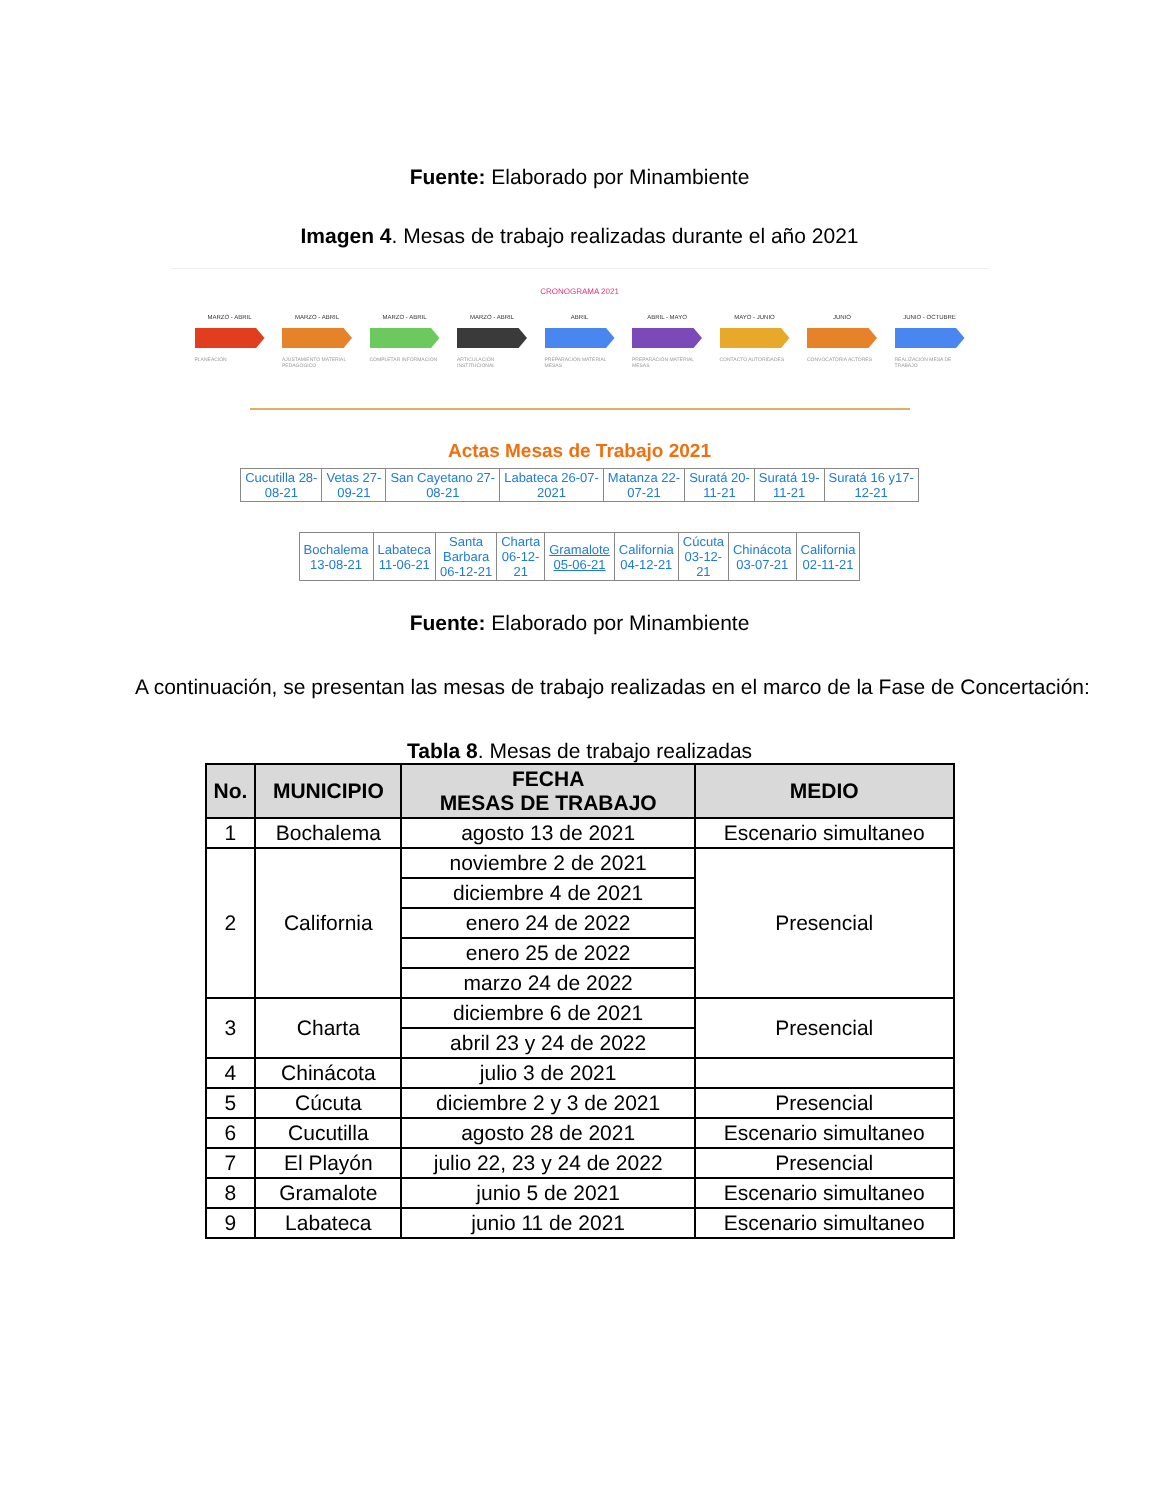Fuente: Elaborado por Minambiente
Imagen 4. Mesas de trabajo realizadas durante el año 2021
CRONOGRAMA 2021
MARZO - ABRIL
PLANEACIÓN
MARZO - ABRIL
AJUSTAMIENTO MATERIAL PEDAGÓGICO
MARZO - ABRIL
COMPLETAR INFORMACIÓN
MARZO - ABRIL
ARTICULACIÓN INSTITUCIONAL
ABRIL
PREPARACIÓN MATERIAL MESAS
ABRIL - MAYO
PREPARACIÓN MATERIAL MESAS
MAYO - JUNIO
CONTACTO AUTORIDADES
JUNIO
CONVOCATORIA ACTORES
JUNIO - OCTUBRE
REALIZACIÓN MESA DE TRABAJO
Actas Mesas de Trabajo 2021
| Cucutilla 28- 08-21 | Vetas 27- 09-21 | San Cayetano 27- 08-21 | Labateca 26-07- 2021 | Matanza 22- 07-21 | Suratá 20- 11-21 | Suratá 19- 11-21 | Suratá 16 y17- 12-21 |
| Bochalema 13-08-21 | Labateca 11-06-21 | Santa Barbara 06-12-21 | Charta 06-12- 21 | Gramalote 05-06-21 | California 04-12-21 | Cúcuta 03-12- 21 | Chinácota 03-07-21 | California 02-11-21 |
Fuente: Elaborado por Minambiente
A continuación, se presentan las mesas de trabajo realizadas en el marco de la Fase de Concertación:
Tabla 8. Mesas de trabajo realizadas
| No. | MUNICIPIO | FECHA MESAS DE TRABAJO | MEDIO |
| --- | --- | --- | --- |
| 1 | Bochalema | agosto 13 de 2021 | Escenario simultaneo |
| 2 | California | noviembre 2 de 2021 | Presencial |
| | | diciembre 4 de 2021 | |
| | | enero 24 de 2022 | |
| | | enero 25 de 2022 | |
| | | marzo 24 de 2022 | |
| 3 | Charta | diciembre 6 de 2021 | Presencial |
| | | abril 23 y 24 de 2022 | |
| 4 | Chinácota | julio 3 de 2021 | |
| 5 | Cúcuta | diciembre 2 y 3 de 2021 | Presencial |
| 6 | Cucutilla | agosto 28 de 2021 | Escenario simultaneo |
| 7 | El Playón | julio 22, 23 y 24 de 2022 | Presencial |
| 8 | Gramalote | junio 5 de 2021 | Escenario simultaneo |
| 9 | Labateca | junio 11 de 2021 | Escenario simultaneo |